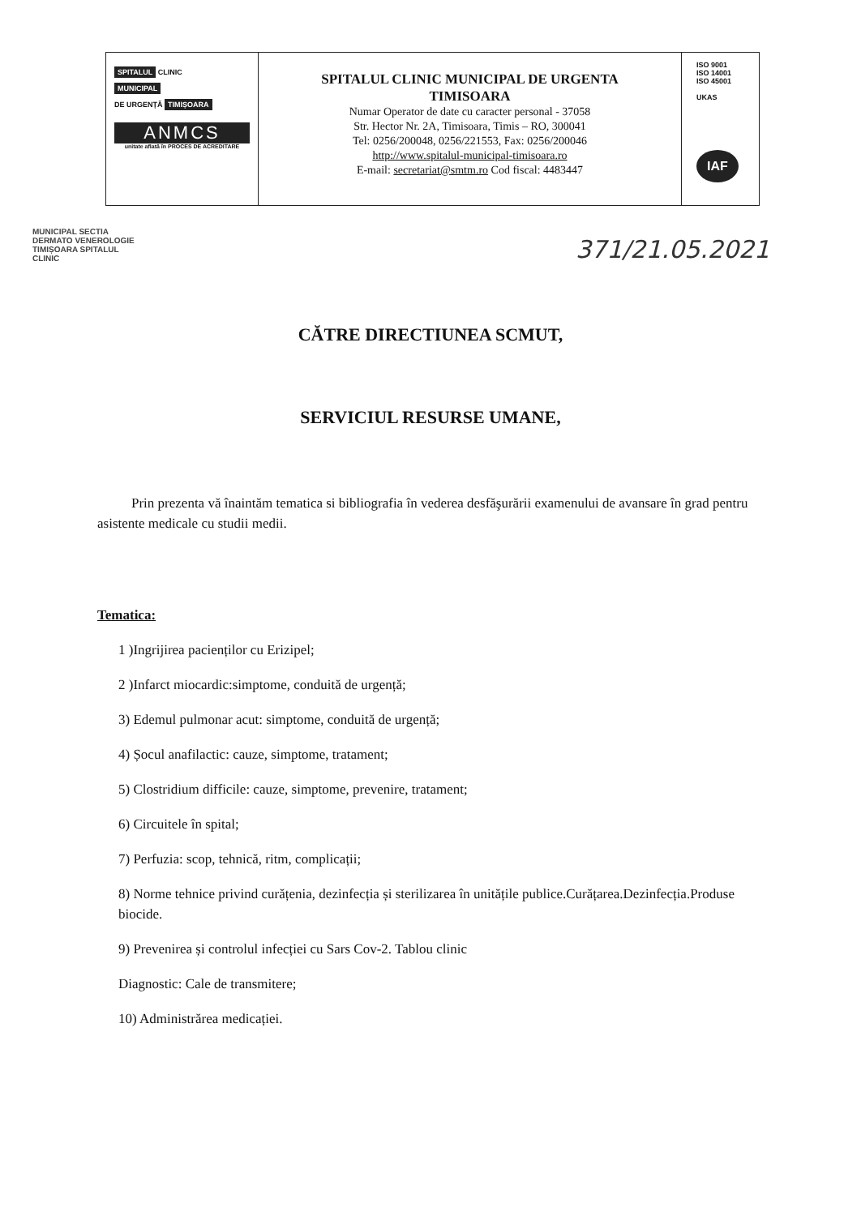SPITALUL CLINIC
MUNICIPAL
DE URGENȚĂ TIMIȘOARA
ANMCS
unitate aflată în PROCES DE ACREDITARE
SPITALUL CLINIC MUNICIPAL DE URGENTA
TIMISOARA
Numar Operator de date cu caracter personal - 37058
Str. Hector Nr. 2A, Timisoara, Timis – RO, 300041
Tel: 0256/200048, 0256/221553, Fax: 0256/200046
http://www.spitalul-municipal-timisoara.ro
E-mail: secretariat@smtm.ro Cod fiscal: 4483447
ISO 9001
ISO 14001
ISO 45001
UKAS
IAF
MUNICIPAL SECTIA DERMATO VENEROLOGIE TIMIȘOARA SPITALUL CLINIC
371/21.05.2021
CĂTRE DIRECTIUNEA SCMUT,
SERVICIUL RESURSE UMANE,
Prin prezenta vă înaintăm tematica si bibliografia în vederea desfăşurării examenului de avansare în grad pentru asistente medicale cu studii medii.
Tematica:
1 )Ingrijirea pacienților cu Erizipel;
2 )Infarct miocardic:simptome, conduită de urgență;
3) Edemul pulmonar acut: simptome, conduită de urgență;
4) Șocul anafilactic: cauze, simptome, tratament;
5) Clostridium difficile: cauze, simptome, prevenire, tratament;
6) Circuitele în spital;
7) Perfuzia: scop, tehnică, ritm, complicații;
8) Norme tehnice privind curățenia, dezinfecția și sterilizarea în unitățile publice.Curățarea.Dezinfecția.Produse biocide.
9) Prevenirea și controlul infecției cu Sars Cov-2. Tablou clinic
Diagnostic: Cale de transmitere;
10) Administrărea medicației.